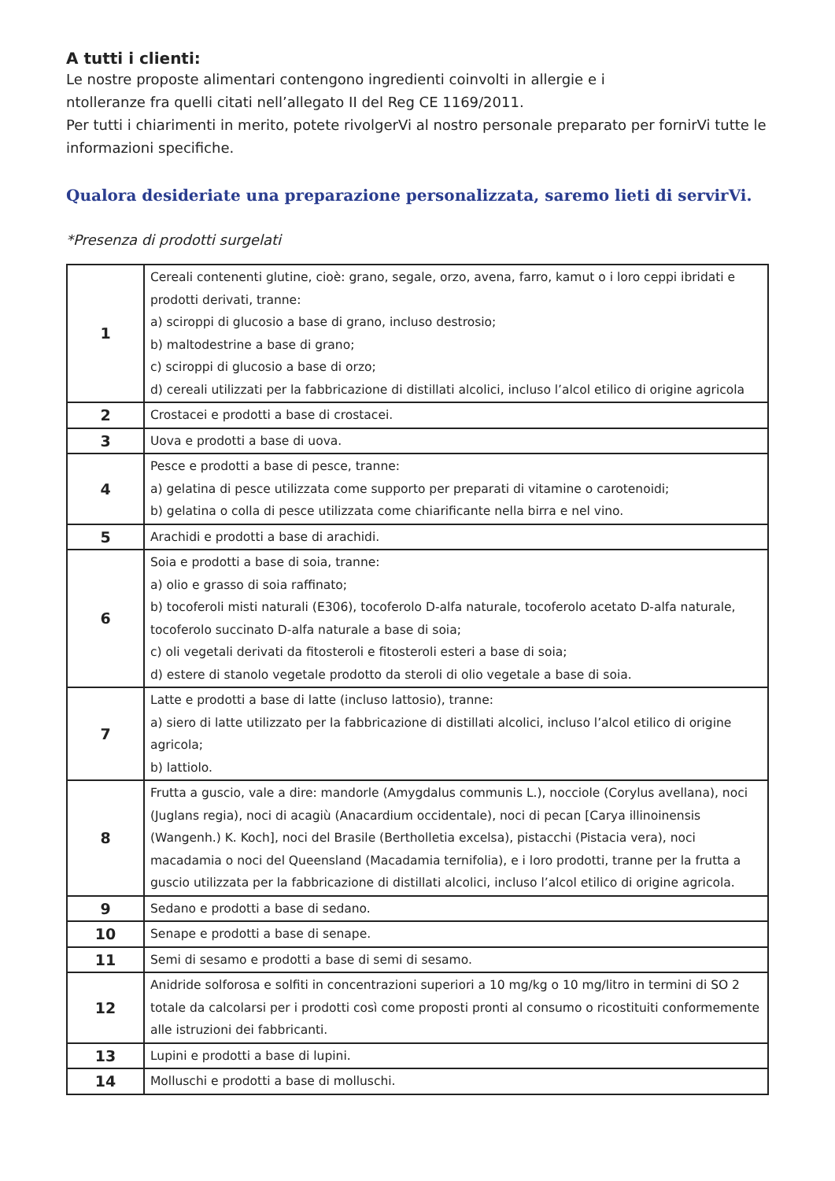A tutti i clienti:
Le nostre proposte alimentari contengono ingredienti coinvolti in allergie e i
ntolleranze fra quelli citati nell’allegato II del Reg CE 1169/2011.
Per tutti i chiarimenti in merito, potete rivolgerVi al nostro personale preparato per fornirVi tutte le informazioni specifiche.
Qualora desideriate una preparazione personalizzata, saremo lieti di servirVi.
*Presenza di prodotti surgelati
| 1 | Cereali contenenti glutine, cioè: grano, segale, orzo, avena, farro, kamut o i loro ceppi ibridati e prodotti derivati, tranne: a) sciroppi di glucosio a base di grano, incluso destrosio; b) maltodestrine a base di grano; c) sciroppi di glucosio a base di orzo; d) cereali utilizzati per la fabbricazione di distillati alcolici, incluso l’alcol etilico di origine agricola |
| 2 | Crostacei e prodotti a base di crostacei. |
| 3 | Uova e prodotti a base di uova. |
| 4 | Pesce e prodotti a base di pesce, tranne: a) gelatina di pesce utilizzata come supporto per preparati di vitamine o carotenoidi; b) gelatina o colla di pesce utilizzata come chiarificante nella birra e nel vino. |
| 5 | Arachidi e prodotti a base di arachidi. |
| 6 | Soia e prodotti a base di soia, tranne: a) olio e grasso di soia raffinato; b) tocoferoli misti naturali (E306), tocoferolo D-alfa naturale, tocoferolo acetato D-alfa naturale, tocoferolo succinato D-alfa naturale a base di soia; c) oli vegetali derivati da fitosteroli e fitosteroli esteri a base di soia; d) estere di stanolo vegetale prodotto da steroli di olio vegetale a base di soia. |
| 7 | Latte e prodotti a base di latte (incluso lattosio), tranne: a) siero di latte utilizzato per la fabbricazione di distillati alcolici, incluso l’alcol etilico di origine agricola; b) lattiolo. |
| 8 | Frutta a guscio, vale a dire: mandorle (Amygdalus communis L.), nocciole (Corylus avellana), noci (Juglans regia), noci di acagiù (Anacardium occidentale), noci di pecan [Carya illinoinensis (Wangenh.) K. Koch], noci del Brasile (Bertholletia excelsa), pistacchi (Pistacia vera), noci macadamia o noci del Queensland (Macadamia ternifolia), e i loro prodotti, tranne per la frutta a guscio utilizzata per la fabbricazione di distillati alcolici, incluso l’alcol etilico di origine agricola. |
| 9 | Sedano e prodotti a base di sedano. |
| 10 | Senape e prodotti a base di senape. |
| 11 | Semi di sesamo e prodotti a base di semi di sesamo. |
| 12 | Anidride solforosa e solfiti in concentrazioni superiori a 10 mg/kg o 10 mg/litro in termini di SO 2 totale da calcolarsi per i prodotti così come proposti pronti al consumo o ricostituiti conformemente alle istruzioni dei fabbricanti. |
| 13 | Lupini e prodotti a base di lupini. |
| 14 | Molluschi e prodotti a base di molluschi. |